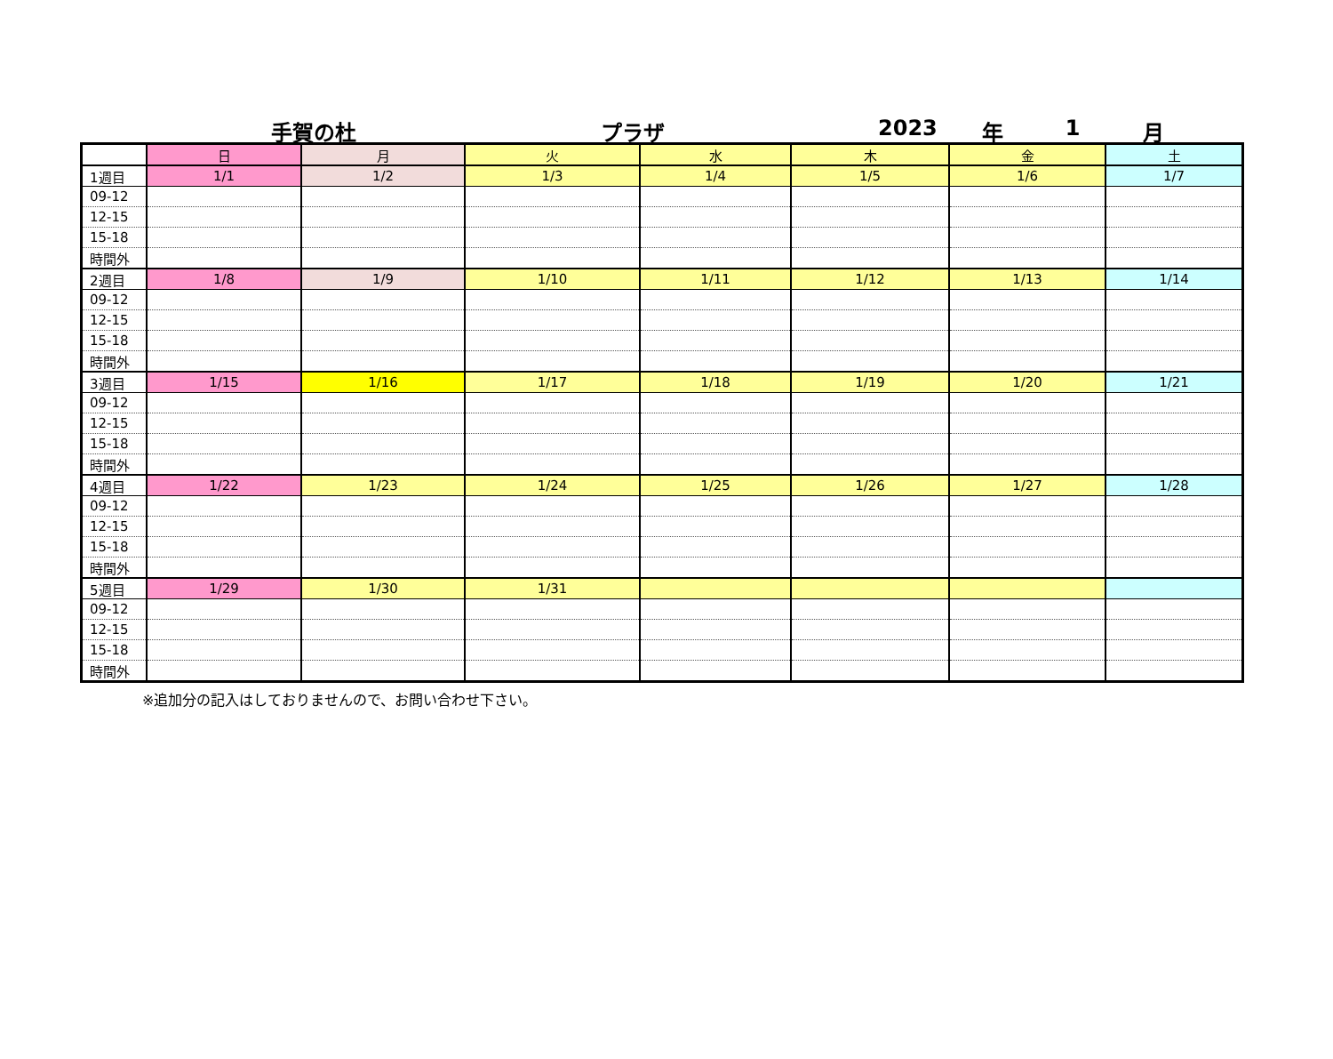手賀の杜 プラザ 2023 年 1 月
| | 日 | 月 | 火 | 水 | 木 | 金 | 土 |
| 1週目 | 1/1 | 1/2 | 1/3 | 1/4 | 1/5 | 1/6 | 1/7 |
| 09-12 | | | | | | | |
| 12-15 | | | | | | | |
| 15-18 | | | | | | | |
| 時間外 | | | | | | | |
| 2週目 | 1/8 | 1/9 | 1/10 | 1/11 | 1/12 | 1/13 | 1/14 |
| 09-12 | | | | | | | |
| 12-15 | | | | | | | |
| 15-18 | | | | | | | |
| 時間外 | | | | | | | |
| 3週目 | 1/15 | 1/16 | 1/17 | 1/18 | 1/19 | 1/20 | 1/21 |
| 09-12 | | | | | | | |
| 12-15 | | | | | | | |
| 15-18 | | | | | | | |
| 時間外 | | | | | | | |
| 4週目 | 1/22 | 1/23 | 1/24 | 1/25 | 1/26 | 1/27 | 1/28 |
| 09-12 | | | | | | | |
| 12-15 | | | | | | | |
| 15-18 | | | | | | | |
| 時間外 | | | | | | | |
| 5週目 | 1/29 | 1/30 | 1/31 | | | | |
| 09-12 | | | | | | | |
| 12-15 | | | | | | | |
| 15-18 | | | | | | | |
| 時間外 | | | | | | | |
※追加分の記入はしておりませんので、お問い合わせ下さい。